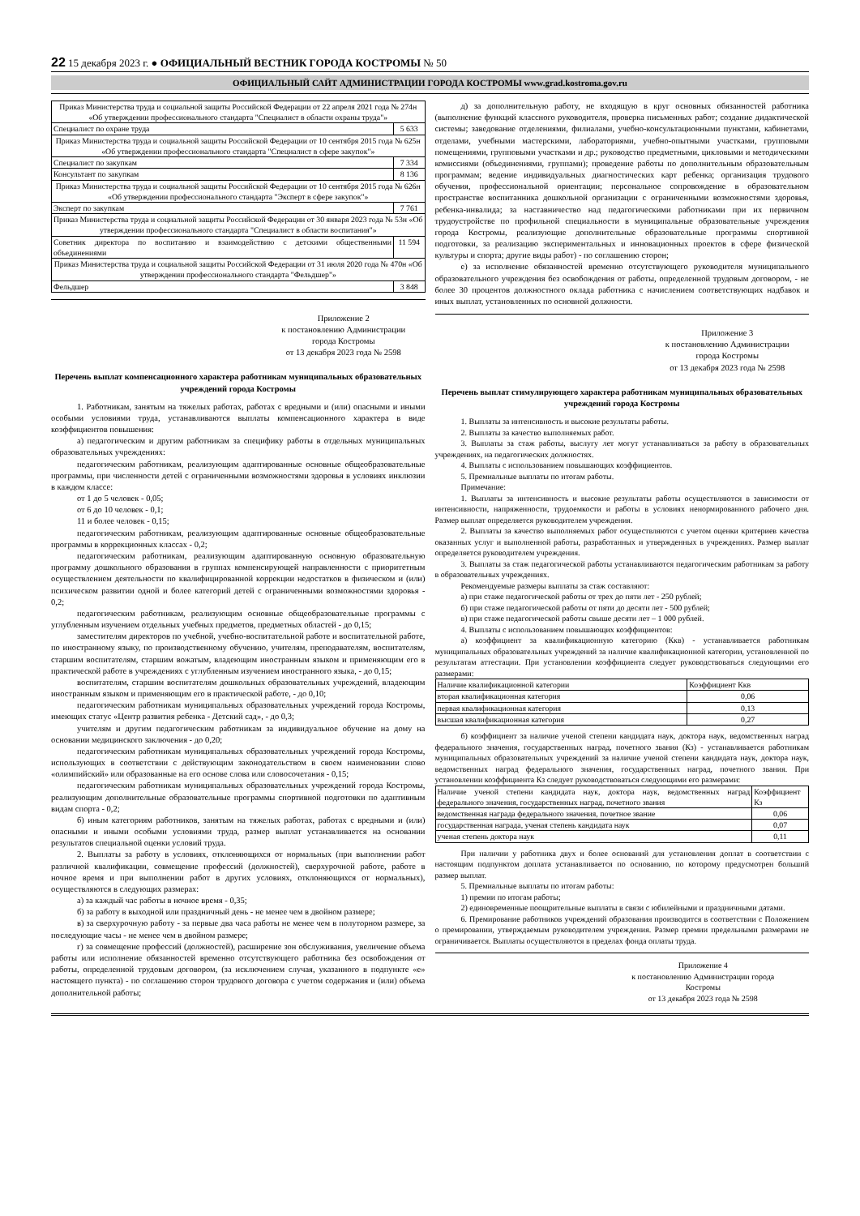22 15 декабря 2023 г. ● ОФИЦИАЛЬНЫЙ ВЕСТНИК ГОРОДА КОСТРОМЫ № 50
ОФИЦИАЛЬНЫЙ САЙТ АДМИНИСТРАЦИИ ГОРОДА КОСТРОМЫ www.grad.kostroma.gov.ru
| Приказ Министерства труда и социальной защиты Российской Федерации от 22 апреля 2021 года № 274н «Об утверждении профессионального стандарта "Специалист в области охраны труда"» | |
| Специалист по охране труда | 5 633 |
| Приказ Министерства труда и социальной защиты Российской Федерации от 10 сентября 2015 года № 625н «Об утверждении профессионального стандарта "Специалист в сфере закупок"» | |
| Специалист по закупкам | 7 334 |
| Консультант по закупкам | 8 136 |
| Приказ Министерства труда и социальной защиты Российской Федерации от 10 сентября 2015 года № 626н «Об утверждении профессионального стандарта "Эксперт в сфере закупок"» | |
| Эксперт по закупкам | 7 761 |
| Приказ Министерства труда и социальной защиты Российской Федерации от 30 января 2023 года № 53н «Об утверждении профессионального стандарта "Специалист в области воспитания"» | |
| Советник директора по воспитанию и взаимодействию с детскими общественными объединениями | 11 594 |
| Приказ Министерства труда и социальной защиты Российской Федерации от 31 июля 2020 года № 470н «Об утверждении профессионального стандарта "Фельдшер"» | |
| Фельдшер | 3 848 |
Приложение 2
к постановлению Администрации
города Костромы
от 13 декабря 2023 года № 2598
Перечень выплат компенсационного характера работникам муниципальных образовательных учреждений города Костромы
1. Работникам, занятым на тяжелых работах, работах с вредными и (или) опасными и иными особыми условиями труда, устанавливаются выплаты компенсационного характера в виде коэффициентов повышения:
а) педагогическим и другим работникам за специфику работы в отдельных муниципальных образовательных учреждениях:
педагогическим работникам, реализующим адаптированные основные общеобразовательные программы, при численности детей с ограниченными возможностями здоровья в условиях инклюзии в каждом классе:
от 1 до 5 человек - 0,05;
от 6 до 10 человек - 0,1;
11 и более человек - 0,15;
педагогическим работникам, реализующим адаптированные основные общеобразовательные программы в коррекционных классах - 0,2;
педагогическим работникам, реализующим адаптированную основную образовательную программу дошкольного образования в группах компенсирующей направленности с приоритетным осуществлением деятельности по квалифицированной коррекции недостатков в физическом и (или) психическом развитии одной и более категорий детей с ограниченными возможностями здоровья - 0,2;
педагогическим работникам, реализующим основные общеобразовательные программы с углубленным изучением отдельных учебных предметов, предметных областей - до 0,15;
заместителям директоров по учебной, учебно-воспитательной работе и воспитательной работе, по иностранному языку, по производственному обучению, учителям, преподавателям, воспитателям, старшим воспитателям, старшим вожатым, владеющим иностранным языком и применяющим его в практической работе в учреждениях с углубленным изучением иностранного языка, - до 0,15;
воспитателям, старшим воспитателям дошкольных образовательных учреждений, владеющим иностранным языком и применяющим его в практической работе, - до 0,10;
педагогическим работникам муниципальных образовательных учреждений города Костромы, имеющих статус «Центр развития ребенка - Детский сад», - до 0,3;
учителям и другим педагогическим работникам за индивидуальное обучение на дому на основании медицинского заключения - до 0,20;
педагогическим работникам муниципальных образовательных учреждений города Костромы, использующих в соответствии с действующим законодательством в своем наименовании слово «олимпийский» или образованные на его основе слова или словосочетания - 0,15;
педагогическим работникам муниципальных образовательных учреждений города Костромы, реализующим дополнительные образовательные программы спортивной подготовки по адаптивным видам спорта - 0,2;
б) иным категориям работников, занятым на тяжелых работах, работах с вредными и (или) опасными и иными особыми условиями труда, размер выплат устанавливается на основании результатов специальной оценки условий труда.
2. Выплаты за работу в условиях, отклоняющихся от нормальных (при выполнении работ различной квалификации, совмещение профессий (должностей), сверхурочной работе, работе в ночное время и при выполнении работ в других условиях, отклоняющихся от нормальных), осуществляются в следующих размерах:
а) за каждый час работы в ночное время - 0,35;
б) за работу в выходной или праздничный день - не менее чем в двойном размере;
в) за сверхурочную работу - за первые два часа работы не менее чем в полуторном размере, за последующие часы - не менее чем в двойном размере;
г) за совмещение профессий (должностей), расширение зон обслуживания, увеличение объема работы или исполнение обязанностей временно отсутствующего работника без освобождения от работы, определенной трудовым договором, (за исключением случая, указанного в подпункте «е» настоящего пункта) - по соглашению сторон трудового договора с учетом содержания и (или) объема дополнительной работы;
д) за дополнительную работу, не входящую в круг основных обязанностей работника (выполнение функций классного руководителя, проверка письменных работ; создание дидактической системы; заведование отделениями, филиалами, учебно-консультационными пунктами, кабинетами, отделами, учебными мастерскими, лабораториями, учебно-опытными участками, групповыми помещениями, групповыми участками и др.; руководство предметными, цикловыми и методическими комиссиями (объединениями, группами); проведение работы по дополнительным образовательным программам; ведение индивидуальных диагностических карт ребенка; организация трудового обучения, профессиональной ориентации; персональное сопровождение в образовательном пространстве воспитанника дошкольной организации с ограниченными возможностями здоровья, ребенка-инвалида; за наставничество над педагогическими работниками при их первичном трудоустройстве по профильной специальности в муниципальные образовательные учреждения города Костромы, реализующие дополнительные образовательные программы спортивной подготовки, за реализацию экспериментальных и инновационных проектов в сфере физической культуры и спорта; другие виды работ) - по соглашению сторон;
е) за исполнение обязанностей временно отсутствующего руководителя муниципального образовательного учреждения без освобождения от работы, определенной трудовым договором, - не более 30 процентов должностного оклада работника с начислением соответствующих надбавок и иных выплат, установленных по основной должности.
Приложение 3
к постановлению Администрации
города Костромы
от 13 декабря 2023 года № 2598
Перечень выплат стимулирующего характера работникам муниципальных образовательных учреждений города Костромы
1. Выплаты за интенсивность и высокие результаты работы.
2. Выплаты за качество выполняемых работ.
3. Выплаты за стаж работы, выслугу лет могут устанавливаться за работу в образовательных учреждениях, на педагогических должностях.
4. Выплаты с использованием повышающих коэффициентов.
5. Премиальные выплаты по итогам работы.
Примечание:
1. Выплаты за интенсивность и высокие результаты работы осуществляются в зависимости от интенсивности, напряженности, трудоемкости и работы в условиях ненормированного рабочего дня. Размер выплат определяется руководителем учреждения.
2. Выплаты за качество выполняемых работ осуществляются с учетом оценки критериев качества оказанных услуг и выполненной работы, разработанных и утвержденных в учреждениях. Размер выплат определяется руководителем учреждения.
3. Выплаты за стаж педагогической работы устанавливаются педагогическим работникам за работу в образовательных учреждениях.
Рекомендуемые размеры выплаты за стаж составляют:
а) при стаже педагогической работы от трех до пяти лет - 250 рублей;
б) при стаже педагогической работы от пяти до десяти лет - 500 рублей;
в) при стаже педагогической работы свыше десяти лет – 1 000 рублей.
4. Выплаты с использованием повышающих коэффициентов:
а) коэффициент за квалификационную категорию (Ккв) - устанавливается работникам муниципальных образовательных учреждений за наличие квалификационной категории, установленной по результатам аттестации. При установлении коэффициента следует руководствоваться следующими его размерами:
| Наличие квалификационной категории | Коэффициент Ккв |
| --- | --- |
| вторая квалификационная категория | 0,06 |
| первая квалификационная категория | 0,13 |
| высшая квалификационная категория | 0,27 |
б) коэффициент за наличие ученой степени кандидата наук, доктора наук, ведомственных наград федерального значения, государственных наград, почетного звания (Кз) - устанавливается работникам муниципальных образовательных учреждений за наличие ученой степени кандидата наук, доктора наук, ведомственных наград федерального значения, государственных наград, почетного звания. При установлении коэффициента Кз следует руководствоваться следующими его размерами:
| Наличие ученой степени кандидата наук, доктора наук, ведомственных наград федерального значения, государственных наград, почетного звания | Коэффициент Кз |
| --- | --- |
| ведомственная награда федерального значения, почетное звание | 0,06 |
| государственная награда, ученая степень кандидата наук | 0,07 |
| ученая степень доктора наук | 0,11 |
При наличии у работника двух и более оснований для установления доплат в соответствии с настоящим подпунктом доплата устанавливается по основанию, по которому предусмотрен больший размер выплат.
5. Премиальные выплаты по итогам работы:
1) премии по итогам работы;
2) единовременные поощрительные выплаты в связи с юбилейными и праздничными датами.
6. Премирование работников учреждений образования производится в соответствии с Положением о премировании, утверждаемым руководителем учреждения. Размер премии предельными размерами не ограничивается. Выплаты осуществляются в пределах фонда оплаты труда.
Приложение 4
к постановлению Администрации города
Костромы
от 13 декабря 2023 года № 2598